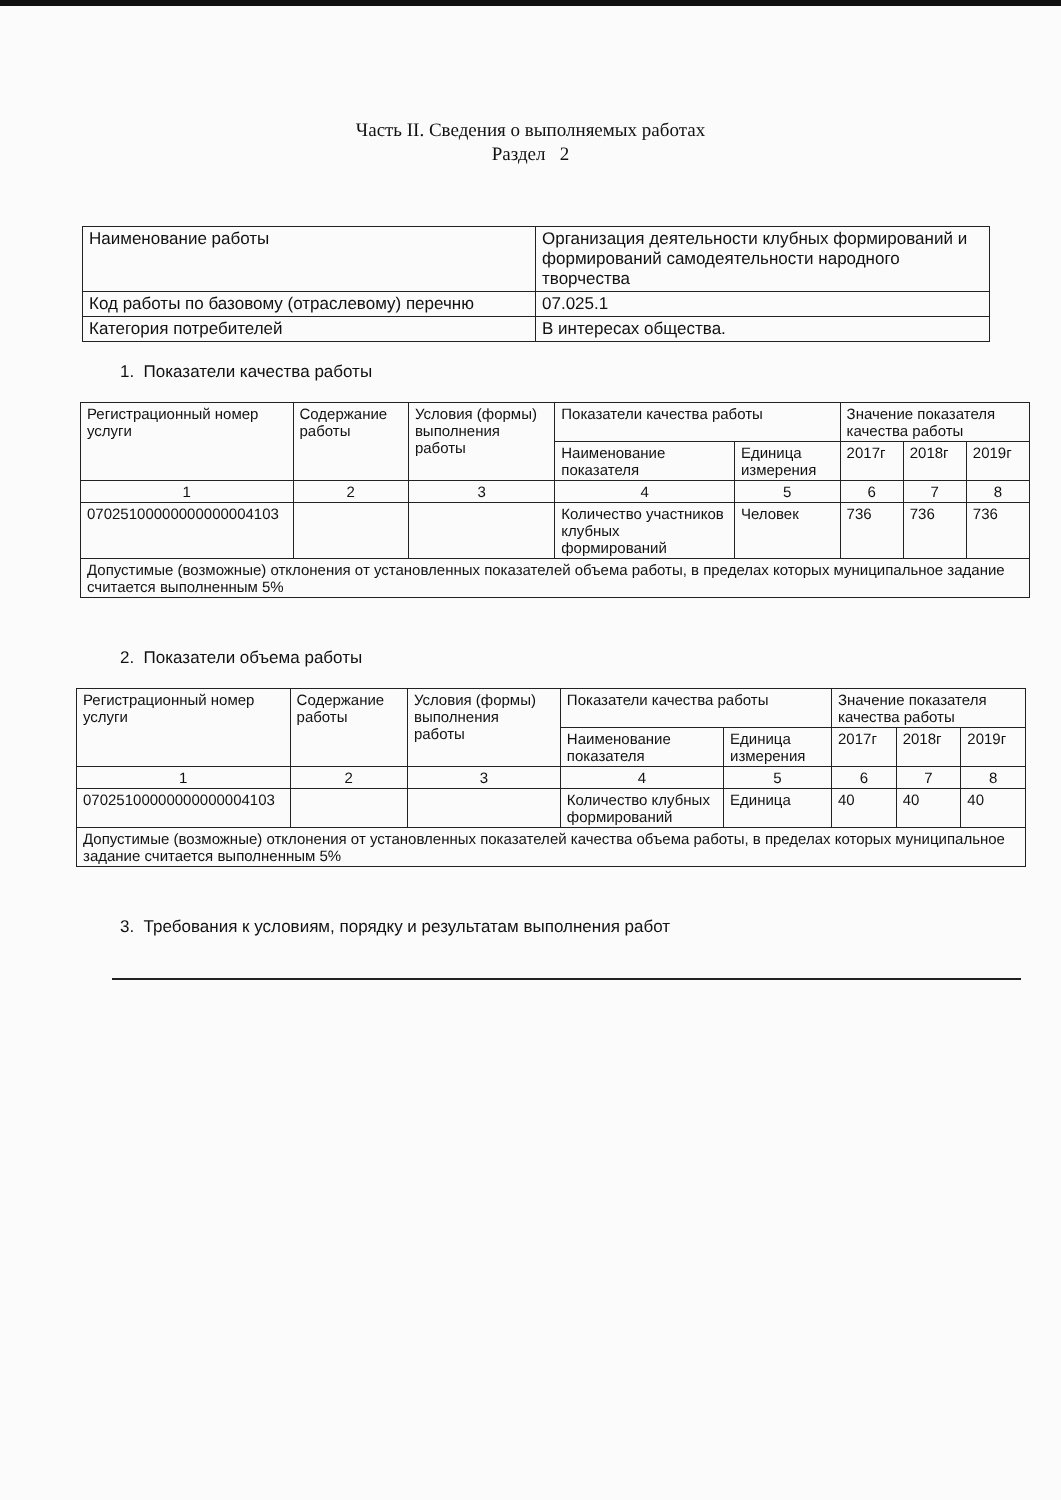Часть II. Сведения о выполняемых работах
Раздел 2
| Наименование работы | Организация деятельности клубных формирований и формирований самодеятельности народного творчества |
| Код работы по базовому (отраслевому) перечню | 07.025.1 |
| Категория потребителей | В интересах общества. |
1. Показатели качества работы
| Регистрационный номер услуги | Содержание работы | Условия (формы) выполнения работы | Показатели качества работы | | Значение показателя качества работы | | |
| --- | --- | --- | --- | --- | --- | --- | --- |
| | | | Наименование показателя | Единица измерения | 2017г | 2018г | 2019г |
| 1 | 2 | 3 | 4 | 5 | 6 | 7 | 8 |
| 07025100000000000004103 | | | Количество участников клубных формирований | Человек | 736 | 736 | 736 |
| Допустимые (возможные) отклонения от установленных показателей объема работы, в пределах которых муниципальное задание считается выполненным 5% | | | | | | | |
2. Показатели объема работы
| Регистрационный номер услуги | Содержание работы | Условия (формы) выполнения работы | Показатели качества работы | | Значение показателя качества работы | | |
| --- | --- | --- | --- | --- | --- | --- | --- |
| | | | Наименование показателя | Единица измерения | 2017г | 2018г | 2019г |
| 1 | 2 | 3 | 4 | 5 | 6 | 7 | 8 |
| 07025100000000000004103 | | | Количество клубных формирований | Единица | 40 | 40 | 40 |
| Допустимые (возможные) отклонения от установленных показателей качества объема работы, в пределах которых муниципальное задание считается выполненным 5% | | | | | | | |
3. Требования к условиям, порядку и результатам выполнения работ